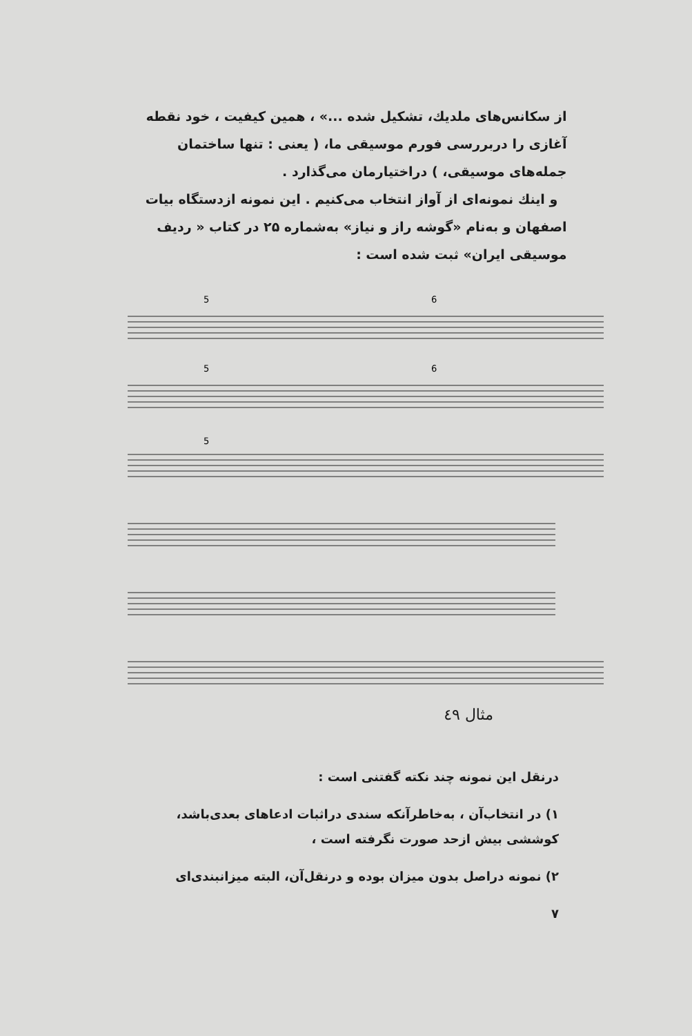از سکانس‌های ملدیك، تشکیل شده ...» ، همین کیفیت ، خود نقطه آغازی را دربررسی فورم موسیقی ما، ( یعنی : تنها ساختمان جمله‌های موسیقی، ) دراختیارمان می‌گذارد .
و اینك نمونه‌ای از آواز انتخاب می‌کنیم . این نمونه ازدستگاه بیات اصفهان و به‌نام «گوشه راز و نیاز» به‌شماره ۲۵ در کتاب « ردیف موسیقی ایران» ثبت شده است :
5
6
5
6
5
مثال ٤٩
درنقل این نمونه چند نکته گفتنی است :
۱) در انتخاب‌آن ، به‌خاطرآنکه سندی دراثبات ادعاهای بعدی‌باشد، کوششی بیش ازحد صورت نگرفته است ،
۲) نمونه دراصل بدون میزان بوده و درنقل‌آن، البته میزانبندی‌ای
۷